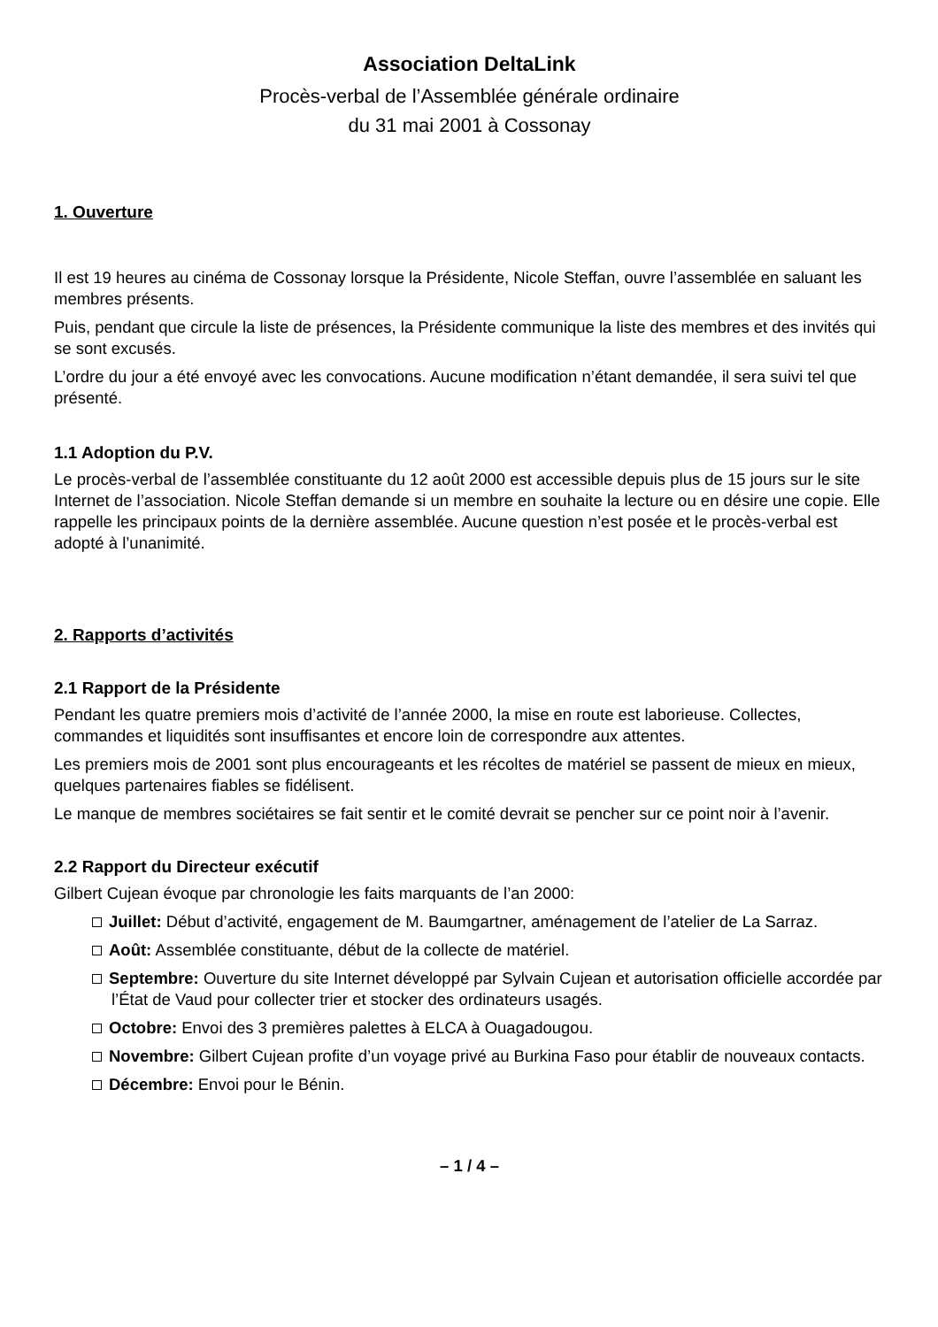Association DeltaLink
Procès-verbal de l’Assemblée générale ordinaire
du 31 mai 2001 à Cossonay
1. Ouverture
Il est 19 heures au cinéma de Cossonay lorsque la Présidente, Nicole Steffan, ouvre l’assemblée en saluant les membres présents.
Puis, pendant que circule la liste de présences, la Présidente communique la liste des membres et des invités qui se sont excusés.
L’ordre du jour a été envoyé avec les convocations. Aucune modification n’étant demandée, il sera suivi tel que présenté.
1.1 Adoption du P.V.
Le procès-verbal de l’assemblée constituante du 12 août 2000 est accessible depuis plus de 15 jours sur le site Internet de l’association. Nicole Steffan demande si un membre en souhaite la lecture ou en désire une copie. Elle rappelle les principaux points de la dernière assemblée. Aucune question n’est posée et le procès-verbal est adopté à l’unanimité.
2. Rapports d’activités
2.1 Rapport de la Présidente
Pendant les quatre premiers mois d’activité de l’année 2000, la mise en route est laborieuse. Collectes, commandes et liquidités sont insuffisantes et encore loin de correspondre aux attentes.
Les premiers mois de 2001 sont plus encourageants et les récoltes de matériel se passent de mieux en mieux, quelques partenaires fiables se fidélisent.
Le manque de membres sociétaires se fait sentir et le comité devrait se pencher sur ce point noir à l’avenir.
2.2 Rapport du Directeur exécutif
Gilbert Cujean évoque par chronologie les faits marquants de l’an 2000:
Juillet: Début d’activité, engagement de M. Baumgartner, aménagement de l’atelier de La Sarraz.
Août: Assemblée constituante, début de la collecte de matériel.
Septembre: Ouverture du site Internet développé par Sylvain Cujean et autorisation officielle accordée par l’État de Vaud pour collecter trier et stocker des ordinateurs usagés.
Octobre: Envoi des 3 premières palettes à ELCA à Ouagadougou.
Novembre: Gilbert Cujean profite d’un voyage privé au Burkina Faso pour établir de nouveaux contacts.
Décembre: Envoi pour le Bénin.
– 1 / 4 –